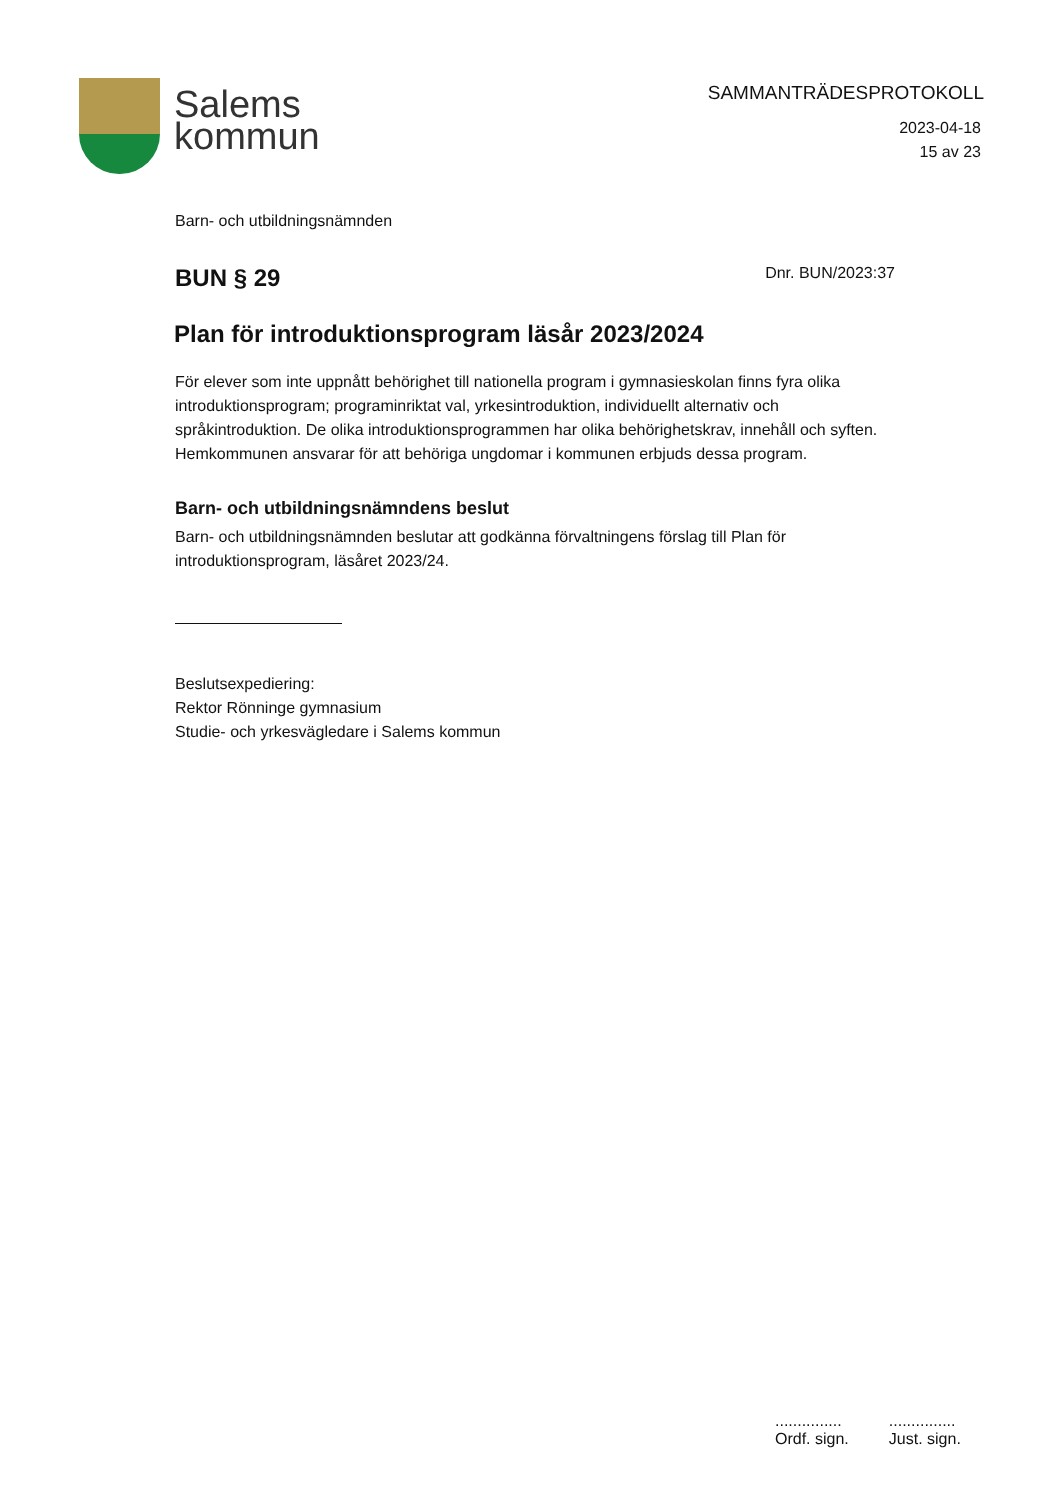Salems
kommun
SAMMANTRÄDESPROTOKOLL
2023-04-18
15 av 23
Barn- och utbildningsnämnden
BUN § 29
Dnr. BUN/2023:37
Plan för introduktionsprogram läsår 2023/2024
För elever som inte uppnått behörighet till nationella program i gymnasieskolan finns fyra olika introduktionsprogram; programinriktat val, yrkesintroduktion, individuellt alternativ och språkintroduktion. De olika introduktionsprogrammen har olika behörighetskrav, innehåll och syften. Hemkommunen ansvarar för att behöriga ungdomar i kommunen erbjuds dessa program.
Barn- och utbildningsnämndens beslut
Barn- och utbildningsnämnden beslutar att godkänna förvaltningens förslag till Plan för introduktionsprogram, läsåret 2023/24.
Beslutsexpediering:
Rektor Rönninge gymnasium
Studie- och yrkesvägledare i Salems kommun
...............
Ordf. sign.
...............
Just. sign.